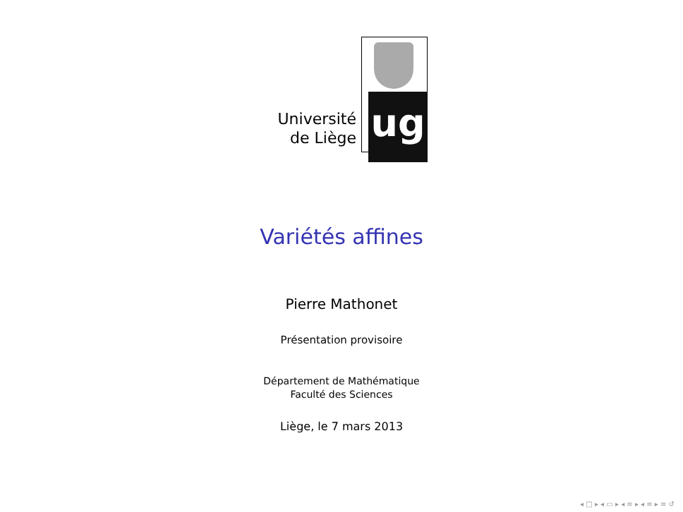Université
de Liège
ug
Variétés affines
Pierre Mathonet
Présentation provisoire
Département de Mathématique
Faculté des Sciences
Liège, le 7 mars 2013
◂ □ ▸ ◂ ▭ ▸ ◂ ≡ ▸ ◂ ≡ ▸ ≡ ↺